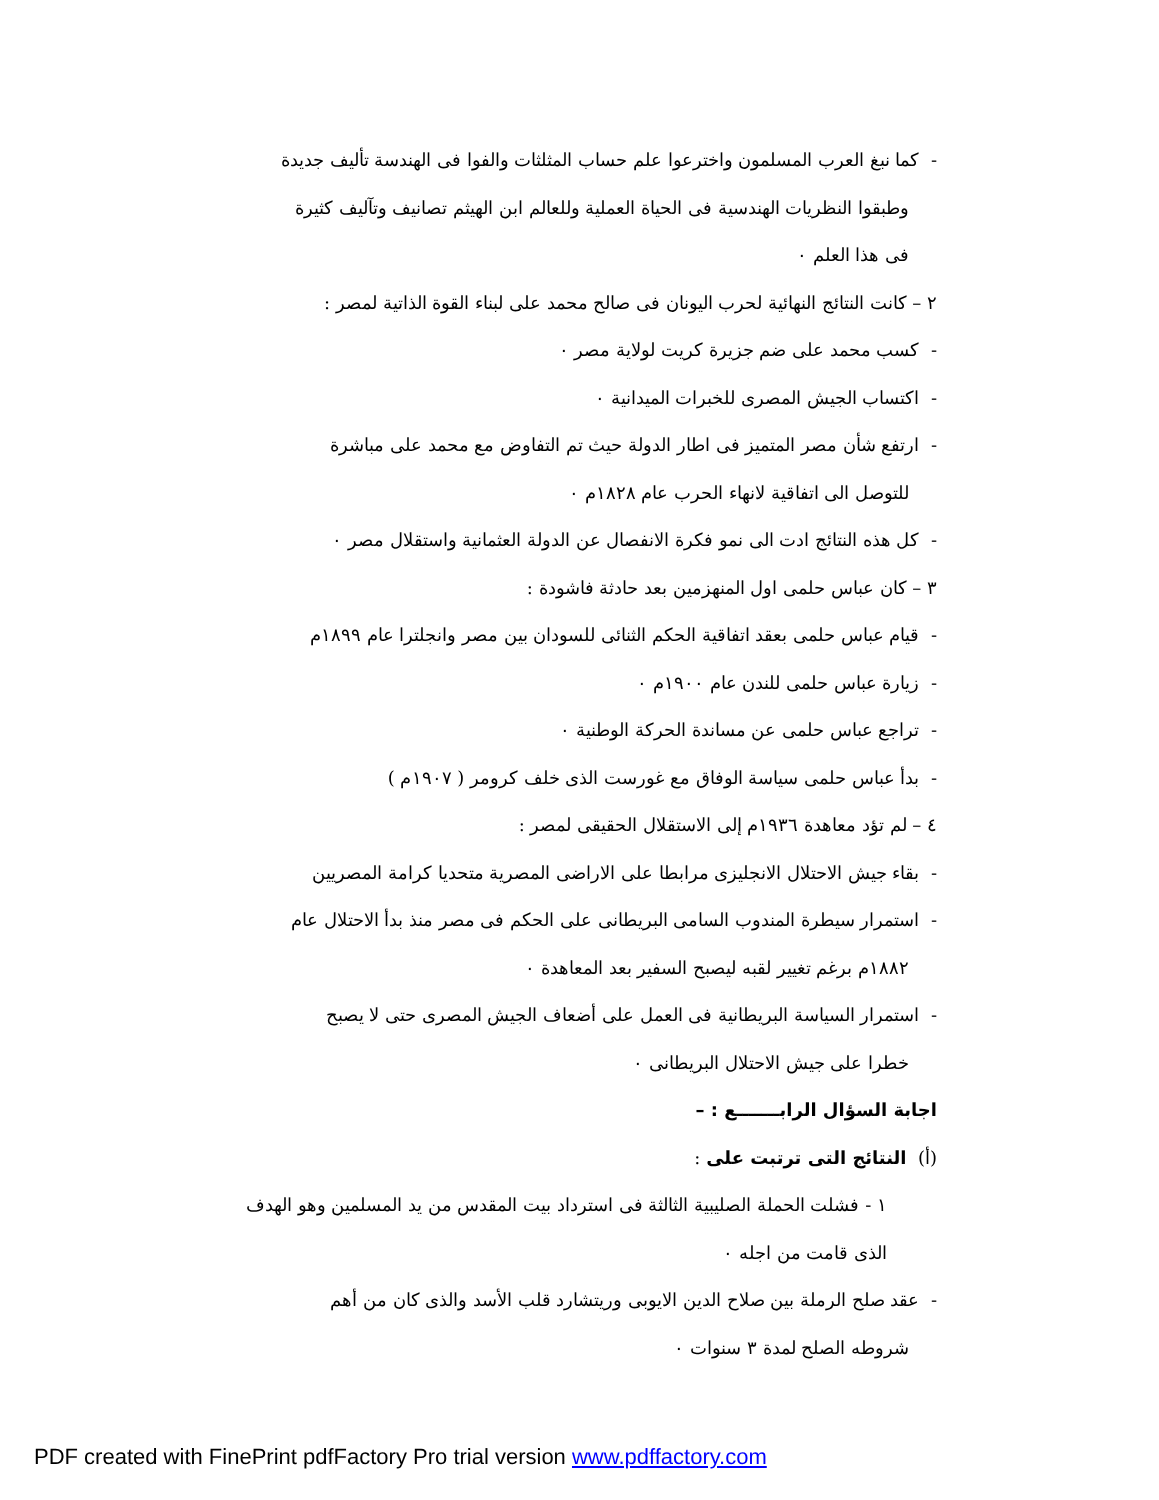- كما نبغ العرب المسلمون واخترعوا علم حساب المثلثات والفوا فى الهندسة تأليف جديدة
وطبقوا النظريات الهندسية فى الحياة العملية وللعالم ابن الهيثم تصانيف وتآليف كثيرة
فى هذا العلم ٠
٢ – كانت النتائج النهائية لحرب اليونان فى صالح محمد على لبناء القوة الذاتية لمصر :
- كسب محمد على ضم جزيرة كريت لولاية مصر ٠
- اكتساب الجيش المصرى للخبرات الميدانية ٠
- ارتفع شأن مصر المتميز فى اطار الدولة حيث تم التفاوض مع محمد على مباشرة
للتوصل الى اتفاقية لانهاء الحرب عام ١٨٢٨م ٠
- كل هذه النتائج ادت الى نمو فكرة الانفصال عن الدولة العثمانية واستقلال مصر ٠
٣ – كان عباس حلمى اول المنهزمين بعد حادثة فاشودة :
- قيام عباس حلمى بعقد اتفاقية الحكم الثنائى للسودان بين مصر وانجلترا عام ١٨٩٩م
- زيارة عباس حلمى للندن عام ١٩٠٠م ٠
- تراجع عباس حلمى عن مساندة الحركة الوطنية ٠
- بدأ عباس حلمى سياسة الوفاق مع غورست الذى خلف كرومر ( ١٩٠٧م )
٤ – لم تؤد معاهدة ١٩٣٦م إلى الاستقلال الحقيقى لمصر :
- بقاء جيش الاحتلال الانجليزى مرابطا على الاراضى المصرية متحديا كرامة المصريين
- استمرار سيطرة المندوب السامى البريطانى على الحكم فى مصر منذ بدأ الاحتلال عام
١٨٨٢م برغم تغيير لقبه ليصبح السفير بعد المعاهدة ٠
- استمرار السياسة البريطانية فى العمل على أضعاف الجيش المصرى حتى لا يصبح
خطرا على جيش الاحتلال البريطانى ٠
اجابة السؤال الرابـــــــع : –
(أ) النتائج التى ترتبت على :
١ - فشلت الحملة الصليبية الثالثة فى استرداد بيت المقدس من يد المسلمين وهو الهدف
الذى قامت من اجله ٠
- عقد صلح الرملة بين صلاح الدين الايوبى وريتشارد قلب الأسد والذى كان من أهم
شروطه الصلح لمدة ٣ سنوات ٠
PDF created with FinePrint pdfFactory Pro trial version www.pdffactory.com